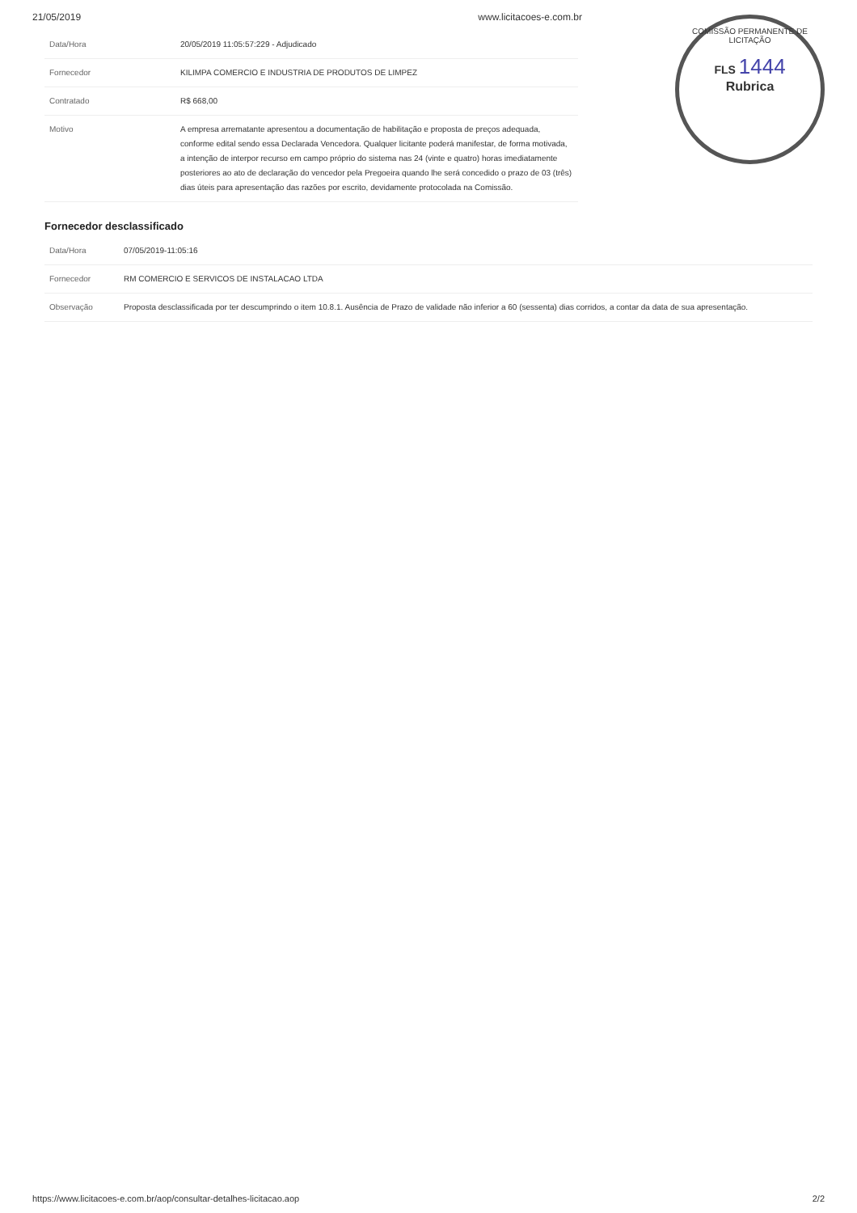21/05/2019 www.licitacoes-e.com.br
COMISSÃO PERMANENTE DE LICITAÇÃO
FLS 1444
Rubrica
| Data/Hora | 20/05/2019 11:05:57:229 - Adjudicado |
| Fornecedor | KILIMPA COMERCIO E INDUSTRIA DE PRODUTOS DE LIMPEZ |
| Contratado | R$ 668,00 |
| Motivo | A empresa arrematante apresentou a documentação de habilitação e proposta de preços adequada, conforme edital sendo essa Declarada Vencedora. Qualquer licitante poderá manifestar, de forma motivada, a intenção de interpor recurso em campo próprio do sistema nas 24 (vinte e quatro) horas imediatamente posteriores ao ato de declaração do vencedor pela Pregoeira quando lhe será concedido o prazo de 03 (três) dias úteis para apresentação das razões por escrito, devidamente protocolada na Comissão. |
Fornecedor desclassificado
| Data/Hora | 07/05/2019-11:05:16 |
| Fornecedor | RM COMERCIO E SERVICOS DE INSTALACAO LTDA |
| Observação | Proposta desclassificada por ter descumprindo o item 10.8.1. Ausência de Prazo de validade não inferior a 60 (sessenta) dias corridos, a contar da data de sua apresentação. |
https://www.licitacoes-e.com.br/aop/consultar-detalhes-licitacao.aop 2/2